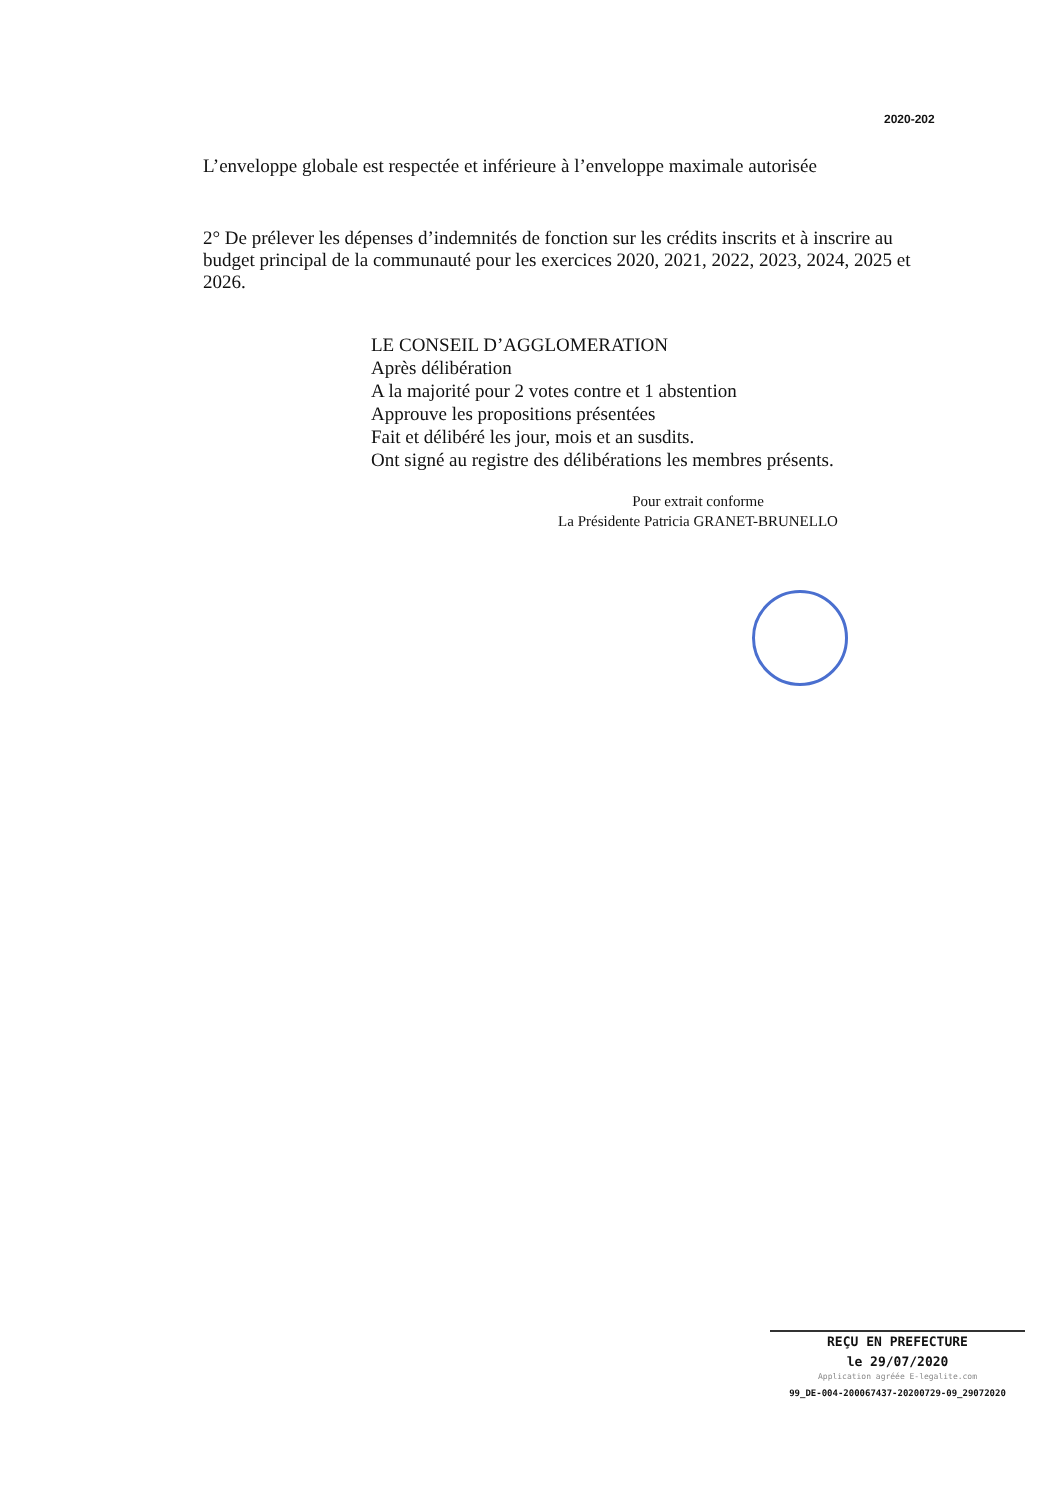2020-202
L’enveloppe globale est respectée et inférieure à l’enveloppe maximale autorisée
2° De prélever les dépenses d’indemnités de fonction sur les crédits inscrits et à inscrire au budget principal de la communauté pour les exercices 2020, 2021, 2022, 2023, 2024, 2025 et 2026.
LE CONSEIL D’AGGLOMERATION
Après délibération
A la majorité pour 2 votes contre et 1 abstention
Approuve les propositions présentées
Fait et délibéré les jour, mois et an susdits.
Ont signé au registre des délibérations les membres présents.
Pour extrait conforme
La Présidente Patricia GRANET-BRUNELLO
REÇU EN PREFECTURE
le 29/07/2020
Application agréée E-legalite.com
99_DE-004-200067437-20200729-09_29072020